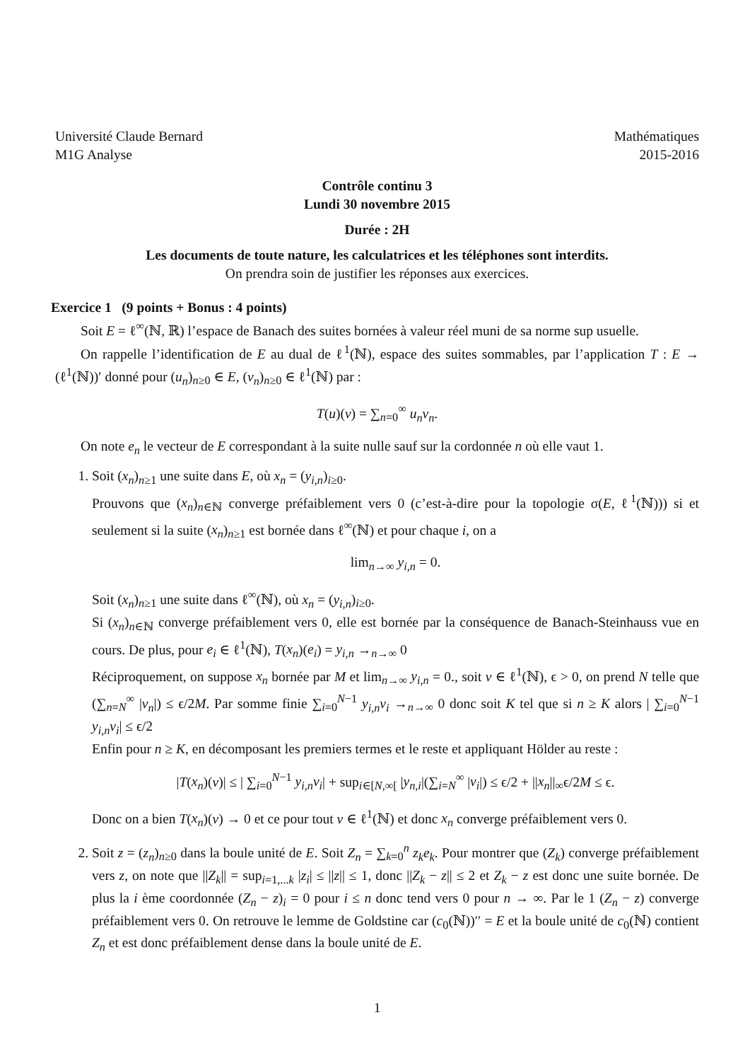Université Claude Bernard
M1G Analyse
Mathématiques
2015-2016
Contrôle continu 3
Lundi 30 novembre 2015
Durée : 2H
Les documents de toute nature, les calculatrices et les téléphones sont interdits.
On prendra soin de justifier les réponses aux exercices.
Exercice 1 (9 points + Bonus : 4 points)
Soit E = ℓ<sup>∞</sup>(ℕ, ℝ) l’espace de Banach des suites bornées à valeur réel muni de sa norme sup usuelle.
On rappelle l’identification de E au dual de ℓ<sup>1</sup>(ℕ), espace des suites sommables, par l’application T : E → (ℓ<sup>1</sup>(ℕ))′ donné pour (u<sub>n</sub>)<sub>n≥0</sub> ∈ E, (v<sub>n</sub>)<sub>n≥0</sub> ∈ ℓ<sup>1</sup>(ℕ) par :
T(u)(v) = ∑<sub>n=0</sub><sup>∞</sup> u<sub>n</sub>v<sub>n</sub>.
On note e<sub>n</sub> le vecteur de E correspondant à la suite nulle sauf sur la cordonnée n où elle vaut 1.
1. Soit (x<sub>n</sub>)<sub>n≥1</sub> une suite dans E, où x<sub>n</sub> = (y<sub>i,n</sub>)<sub>i≥0</sub>.
Prouvons que (x<sub>n</sub>)<sub>n∈ℕ</sub> converge préfaiblement vers 0 (c’est-à-dire pour la topologie σ(E, ℓ<sup>1</sup>(ℕ))) si et seulement si la suite (x<sub>n</sub>)<sub>n≥1</sub> est bornée dans ℓ<sup>∞</sup>(ℕ) et pour chaque i, on a
lim<sub>n→∞</sub> y<sub>i,n</sub> = 0.
Soit (x<sub>n</sub>)<sub>n≥1</sub> une suite dans ℓ<sup>∞</sup>(ℕ), où x<sub>n</sub> = (y<sub>i,n</sub>)<sub>i≥0</sub>.
Si (x<sub>n</sub>)<sub>n∈ℕ</sub> converge préfaiblement vers 0, elle est bornée par la conséquence de Banach-Steinhauss vue en cours. De plus, pour e<sub>i</sub> ∈ ℓ<sup>1</sup>(ℕ), T(x<sub>n</sub>)(e<sub>i</sub>) = y<sub>i,n</sub> →<sub>n→∞</sub> 0
Réciproquement, on suppose x<sub>n</sub> bornée par M et lim<sub>n→∞</sub> y<sub>i,n</sub> = 0., soit v ∈ ℓ<sup>1</sup>(ℕ), ϵ > 0, on prend N telle que (∑<sub>n=N</sub><sup>∞</sup> |v<sub>n</sub>|) ≤ ϵ/2M. Par somme finie ∑<sub>i=0</sub><sup>N−1</sup> y<sub>i,n</sub>v<sub>i</sub> →<sub>n→∞</sub> 0 donc soit K tel que si n ≥ K alors | ∑<sub>i=0</sub><sup>N−1</sup> y<sub>i,n</sub>v<sub>i</sub>| ≤ ϵ/2
Enfin pour n ≥ K, en décomposant les premiers termes et le reste et appliquant Hölder au reste :
|T(x<sub>n</sub>)(v)| ≤ | ∑<sub>i=0</sub><sup>N−1</sup> y<sub>i,n</sub>v<sub>i</sub>| + sup<sub>i∈[N,∞[</sub> |y<sub>n,i</sub>|(∑<sub>i=N</sub><sup>∞</sup> |v<sub>i</sub>|) ≤ ϵ/2 + ||x<sub>n</sub>||<sub>∞</sub>ϵ/2M ≤ ϵ.
Donc on a bien T(x<sub>n</sub>)(v) → 0 et ce pour tout v ∈ ℓ<sup>1</sup>(ℕ) et donc x<sub>n</sub> converge préfaiblement vers 0.
2. Soit z = (z<sub>n</sub>)<sub>n≥0</sub> dans la boule unité de E. Soit Z<sub>n</sub> = ∑<sub>k=0</sub><sup>n</sup> z<sub>k</sub>e<sub>k</sub>. Pour montrer que (Z<sub>k</sub>) converge préfaiblement vers z, on note que ||Z<sub>k</sub>|| = sup<sub>i=1,...k</sub> |z<sub>i</sub>| ≤ ||z|| ≤ 1, donc ||Z<sub>k</sub> − z|| ≤ 2 et Z<sub>k</sub> − z est donc une suite bornée. De plus la i ème coordonnée (Z<sub>n</sub> − z)<sub>i</sub> = 0 pour i ≤ n donc tend vers 0 pour n → ∞. Par le 1 (Z<sub>n</sub> − z) converge préfaiblement vers 0. On retrouve le lemme de Goldstine car (c<sub>0</sub>(ℕ))′′ = E et la boule unité de c<sub>0</sub>(ℕ) contient Z<sub>n</sub> et est donc préfaiblement dense dans la boule unité de E.
1